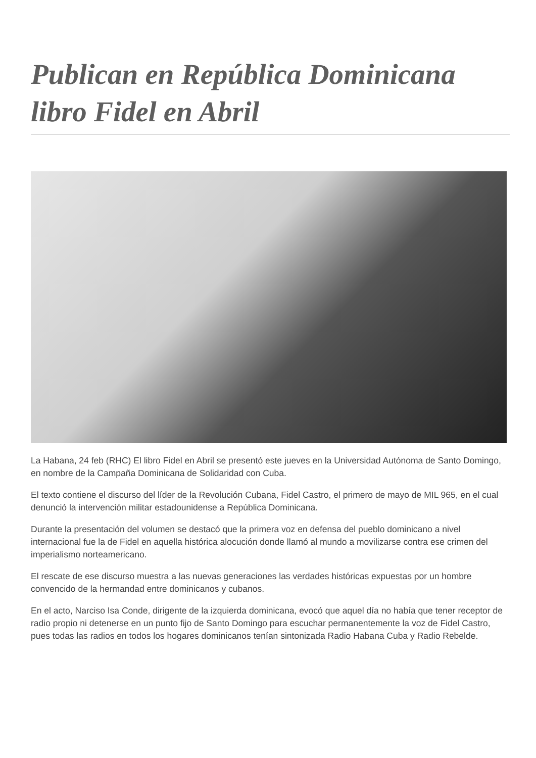Publican en República Dominicana libro Fidel en Abril
La Habana, 24 feb (RHC) El libro Fidel en Abril se presentó este jueves en la Universidad Autónoma de Santo Domingo, en nombre de la Campaña Dominicana de Solidaridad con Cuba.
El texto contiene el discurso del líder de la Revolución Cubana, Fidel Castro, el primero de mayo de MIL 965, en el cual denunció la intervención militar estadounidense a República Dominicana.
Durante la presentación del volumen se destacó que la primera voz en defensa del pueblo dominicano a nivel internacional fue la de Fidel en aquella histórica alocución donde llamó al mundo a movilizarse contra ese crimen del imperialismo norteamericano.
El rescate de ese discurso muestra a las nuevas generaciones las verdades históricas expuestas por un hombre convencido de la hermandad entre dominicanos y cubanos.
En el acto, Narciso Isa Conde, dirigente de la izquierda dominicana, evocó que aquel día no había que tener receptor de radio propio ni detenerse en un punto fijo de Santo Domingo para escuchar permanentemente la voz de Fidel Castro, pues todas las radios en todos los hogares dominicanos tenían sintonizada Radio Habana Cuba y Radio Rebelde.